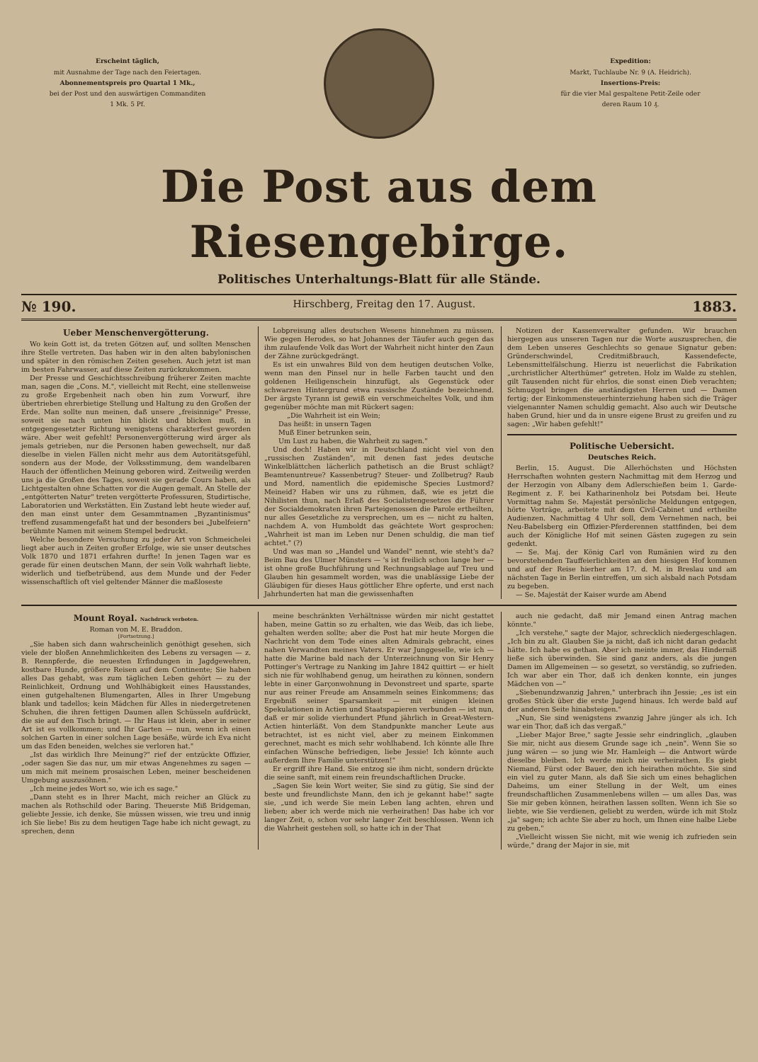Erscheint täglich,
mit Ausnahme der Tage nach den Feiertagen.
Abonnementspreis pro Quartal 1 Mk.,
bei der Post und den auswärtigen Commanditen
1 Mk. 5 Pf.
Expedition:
Markt, Tuchlaube Nr. 9 (A. Heidrich).
Insertions-Preis:
für die vier Mal gespaltene Petit-Zeile oder
deren Raum 10 ₰.
Die Post aus dem Riesengebirge.
Politisches Unterhaltungs-Blatt für alle Stände.
№ 190. Hirschberg, Freitag den 17. August. 1883.
Ueber Menschenvergötterung.
Wo kein Gott ist, da treten Götzen auf, und sollten Menschen ihre Stelle vertreten. Das haben wir in den alten babylonischen und später in den römischen Zeiten gesehen. Auch jetzt ist man im besten Fahrwasser, auf diese Zeiten zurückzukommen.
Der Presse und Geschichtsschreibung früherer Zeiten machte man, sagen die „Cons. M.", vielleicht mit Recht, eine stellenweise zu große Ergebenheit nach oben hin zum Vorwurf, ihre übertrieben ehrerbietige Stellung und Haltung zu den Großen der Erde. Man sollte nun meinen, daß unsere „freisinnige" Presse, soweit sie nach unten hin blickt und blicken muß, in entgegengesetzter Richtung wenigstens charakterfest geworden wäre. Aber weit gefehlt! Personenvergötterung wird ärger als jemals getrieben, nur die Personen haben gewechselt, nur daß dieselbe in vielen Fällen nicht mehr aus dem Autoritätsgefühl, sondern aus der Mode, der Volksstimmung, dem wandelbaren Hauch der öffentlichen Meinung geboren wird. Zeitweilig werden uns ja die Großen des Tages, soweit sie gerade Cours haben, als Lichtgestalten ohne Schatten vor die Augen gemalt. An Stelle der „entgötterten Natur" treten vergötterte Professuren, Studirtische, Laboratorien und Werkstätten. Ein Zustand lebt heute wieder auf, den man einst unter dem Gesammtnamen „Byzantinismus" treffend zusammengefaßt hat und der besonders bei „Jubelfeiern" berühmte Namen mit seinem Stempel bedruckt.
Welche besondere Versuchung zu jeder Art von Schmeichelei liegt aber auch in Zeiten großer Erfolge, wie sie unser deutsches Volk 1870 und 1871 erfahren durfte! In jenen Tagen war es gerade für einen deutschen Mann, der sein Volk wahrhaft liebte, widerlich und tiefbetrübend, aus dem Munde und der Feder wissenschaftlich oft viel geltender Männer die maßloseste
Lobpreisung alles deutschen Wesens hinnehmen zu müssen. Wie gegen Herodes, so hat Johannes der Täufer auch gegen das ihm zulaufende Volk das Wort der Wahrheit nicht hinter den Zaun der Zähne zurückgedrängt.
Es ist ein unwahres Bild von dem heutigen deutschen Volke, wenn man den Pinsel nur in helle Farben taucht und den goldenen Heiligenschein hinzufügt, als Gegenstück oder schwarzen Hintergrund etwa russische Zustände bezeichnend. Der ärgste Tyrann ist gewiß ein verschmeicheltes Volk, und ihm gegenüber möchte man mit Rückert sagen:
„Die Wahrheit ist ein Wein;
Das heißt: in unsern Tagen
Muß Einer betrunken sein,
Um Lust zu haben, die Wahrheit zu sagen."
Und doch! Haben wir in Deutschland nicht viel von den „russischen Zuständen", mit denen fast jedes deutsche Winkelblättchen lächerlich pathetisch an die Brust schlägt? Beamtenuntreue? Kassenbetrug? Steuer- und Zollbetrug? Raub und Mord, namentlich die epidemische Species Lustmord? Meineid? Haben wir uns zu rühmen, daß, wie es jetzt die Nihilisten thun, nach Erlaß des Socialistengesetzes die Führer der Socialdemokraten ihren Parteigenossen die Parole ertheilten, nur alles Gesetzliche zu versprechen, um es — nicht zu halten, nachdem A. von Humboldt das geächtete Wort gesprochen: „Wahrheit ist man im Leben nur Denen schuldig, die man tief achtet." (?)
Und was man so „Handel und Wandel" nennt, wie steht's da? Beim Bau des Ulmer Münsters — 's ist freilich schon lange her — ist ohne große Buchführung und Rechnungsablage auf Treu und Glauben hin gesammelt worden, was die unablässige Liebe der Gläubigen für dieses Haus göttlicher Ehre opferte, und erst nach Jahrhunderten hat man die gewissenhaften
Notizen der Kassenverwalter gefunden. Wir brauchen hiergegen aus unseren Tagen nur die Worte auszusprechen, die dem Leben unseres Geschlechts so genaue Signatur geben: Gründerschwindel, Creditmißbrauch, Kassendefecte, Lebensmittelfälschung. Hierzu ist neuerlichst die Fabrikation „urchristlicher Alterthümer" getreten. Holz im Walde zu stehlen, gilt Tausenden nicht für ehrlos, die sonst einen Dieb verachten; Schmuggel bringen die anständigsten Herren und — Damen fertig; der Einkommensteuerhinterziehung haben sich die Träger vielgenannter Namen schuldig gemacht. Also auch wir Deutsche haben Grund, hier und da in unsre eigene Brust zu greifen und zu sagen: „Wir haben gefehlt!"
Politische Uebersicht.
Deutsches Reich.
Berlin, 15. August. Die Allerhöchsten und Höchsten Herrschaften wohnten gestern Nachmittag mit dem Herzog und der Herzogin von Albany dem Adlerschießen beim 1. Garde-Regiment z. F. bei Katharinenholz bei Potsdam bei. Heute Vormittag nahm Se. Majestät persönliche Meldungen entgegen, hörte Vorträge, arbeitete mit dem Civil-Cabinet und ertheilte Audienzen. Nachmittag 4 Uhr soll, dem Vernehmen nach, bei Neu-Babelsberg ein Offizier-Pferderennen stattfinden, bei dem auch der Königliche Hof mit seinen Gästen zugegen zu sein gedenkt.
— Se. Maj. der König Carl von Rumänien wird zu den bevorstehenden Tauffeierlichkeiten an den hiesigen Hof kommen und auf der Reise hierher am 17. d. M. in Breslau und am nächsten Tage in Berlin eintreffen, um sich alsbald nach Potsdam zu begeben.
— Se. Majestät der Kaiser wurde am Abend
Mount Royal. Nachdruck verboten.
Roman von M. E. Braddon.
[Fortsetzung.]
„Sie haben sich dann wahrscheinlich genöthigt gesehen, sich viele der bloßen Annehmlichkeiten des Lebens zu versagen — z. B. Rennpferde, die neuesten Erfindungen in Jagdgewehren, kostbare Hunde, größere Reisen auf dem Continente; Sie haben alles Das gehabt, was zum täglichen Leben gehört — zu der Reinlichkeit, Ordnung und Wohlhäbigkeit eines Hausstandes, einen gutgehaltenen Blumengarten, Alles in Ihrer Umgebung blank und tadellos; kein Mädchen für Alles in niedergetretenen Schuhen, die ihren fettigen Daumen allen Schüsseln aufdrückt, die sie auf den Tisch bringt. — Ihr Haus ist klein, aber in seiner Art ist es vollkommen; und Ihr Garten — nun, wenn ich einen solchen Garten in einer solchen Lage besäße, würde ich Eva nicht um das Eden beneiden, welches sie verloren hat."
„Ist das wirklich Ihre Meinung?" rief der entzückte Offizier, „oder sagen Sie das nur, um mir etwas Angenehmes zu sagen — um mich mit meinem prosaischen Leben, meiner bescheidenen Umgebung auszusöhnen."
„Ich meine jedes Wort so, wie ich es sage."
„Dann steht es in Ihrer Macht, mich reicher an Glück zu machen als Rothschild oder Baring. Theuerste Miß Bridgeman, geliebte Jessie, ich denke, Sie müssen wissen, wie treu und innig ich Sie liebe! Bis zu dem heutigen Tage habe ich nicht gewagt, zu sprechen, denn
meine beschränkten Verhältnisse würden mir nicht gestattet haben, meine Gattin so zu erhalten, wie das Weib, das ich liebe, gehalten werden sollte; aber die Post hat mir heute Morgen die Nachricht von dem Tode eines alten Admirals gebracht, eines nahen Verwandten meines Vaters. Er war Junggeselle, wie ich — hatte die Marine bald nach der Unterzeichnung von Sir Henry Pottinger's Vertrage zu Nanking im Jahre 1842 quittirt — er hielt sich nie für wohlhabend genug, um heirathen zu können, sondern lebte in einer Garçonwohnung in Devonstreet und sparte, sparte nur aus reiner Freude am Ansammeln seines Einkommens; das Ergebniß seiner Sparsamkeit — mit einigen kleinen Spekulationen in Actien und Staatspapieren verbunden — ist nun, daß er mir solide vierhundert Pfund jährlich in Great-Western-Actien hinterläßt. Von dem Standpunkte mancher Leute aus betrachtet, ist es nicht viel, aber zu meinem Einkommen gerechnet, macht es mich sehr wohlhabend. Ich könnte alle Ihre einfachen Wünsche befriedigen, liebe Jessie! Ich könnte auch außerdem Ihre Familie unterstützen!"
Er ergriff ihre Hand. Sie entzog sie ihm nicht, sondern drückte die seine sanft, mit einem rein freundschaftlichen Drucke.
„Sagen Sie kein Wort weiter, Sie sind zu gütig, Sie sind der beste und freundlichste Mann, den ich je gekannt habe!" sagte sie, „und ich werde Sie mein Leben lang achten, ehren und lieben; aber ich werde mich nie verheirathen! Das habe ich vor langer Zeit, o, schon vor sehr langer Zeit beschlossen. Wenn ich die Wahrheit gestehen soll, so hatte ich in der That
auch nie gedacht, daß mir Jemand einen Antrag machen könnte."
„Ich verstehe," sagte der Major, schrecklich niedergeschlagen. „Ich bin zu alt. Glauben Sie ja nicht, daß ich nicht daran gedacht hätte. Ich habe es gethan. Aber ich meinte immer, das Hinderniß ließe sich überwinden. Sie sind ganz anders, als die jungen Damen im Allgemeinen — so gesetzt, so verständig, so zufrieden. Ich war aber ein Thor, daß ich denken konnte, ein junges Mädchen von —"
„Siebenundzwanzig Jahren," unterbrach ihn Jessie; „es ist ein großes Stück über die erste Jugend hinaus. Ich werde bald auf der anderen Seite hinabsteigen."
„Nun, Sie sind wenigstens zwanzig Jahre jünger als ich. Ich war ein Thor, daß ich das vergaß."
„Lieber Major Bree," sagte Jessie sehr eindringlich, „glauben Sie mir, nicht aus diesem Grunde sage ich „nein". Wenn Sie so jung wären — so jung wie Mr. Hamleigh — die Antwort würde dieselbe bleiben. Ich werde mich nie verheirathen. Es giebt Niemand, Fürst oder Bauer, den ich heirathen möchte. Sie sind ein viel zu guter Mann, als daß Sie sich um eines behaglichen Daheims, um einer Stellung in der Welt, um eines freundschaftlichen Zusammenlebens willen — um alles Das, was Sie mir geben können, heirathen lassen sollten. Wenn ich Sie so liebte, wie Sie verdienen, geliebt zu werden, würde ich mit Stolz „ja" sagen; ich achte Sie aber zu hoch, um Ihnen eine halbe Liebe zu geben."
„Vielleicht wissen Sie nicht, mit wie wenig ich zufrieden sein würde," drang der Major in sie, mit